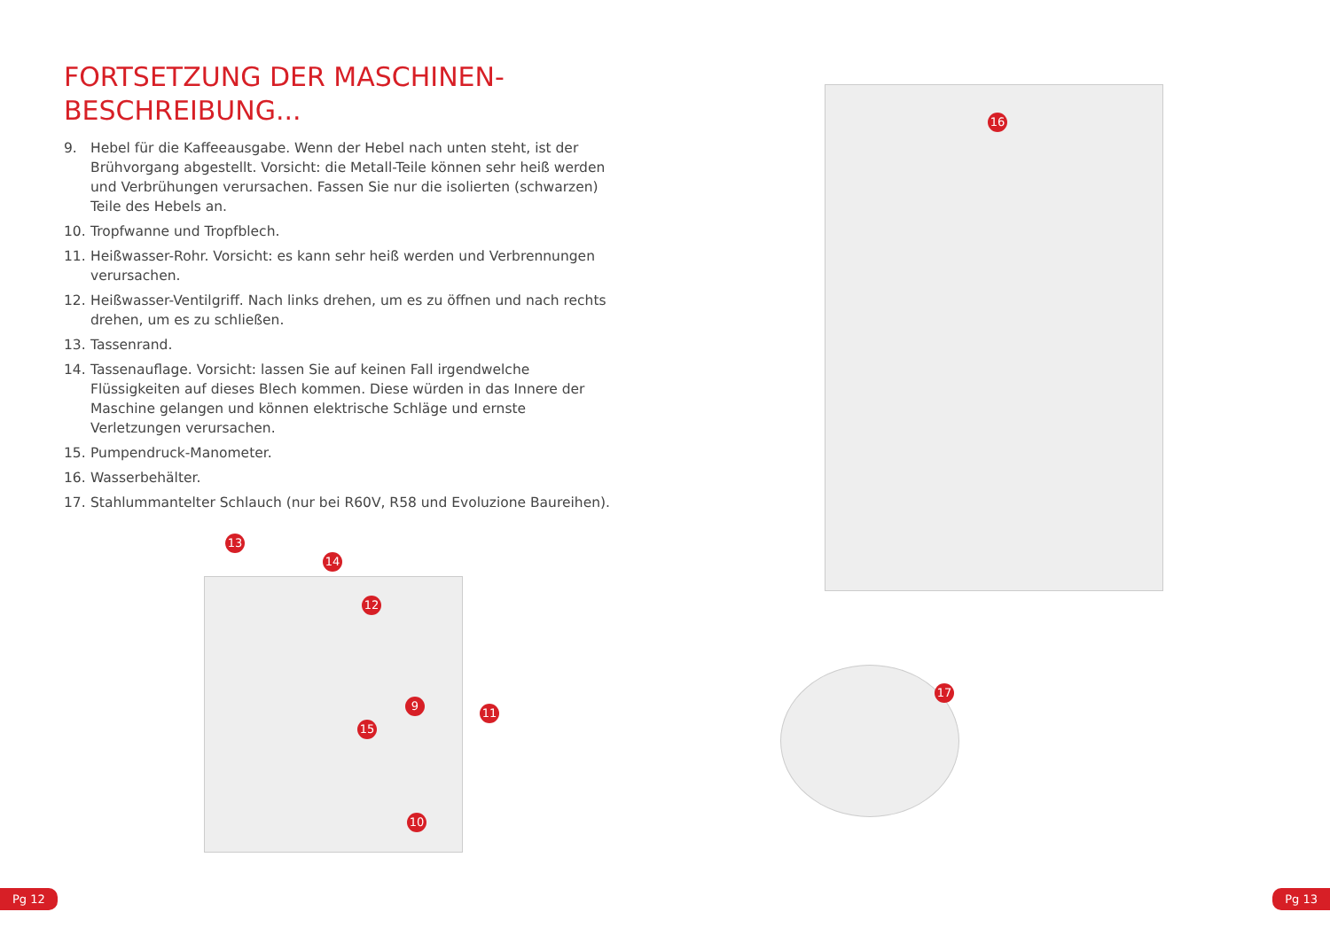FORTSETZUNG DER MASCHINEN-
BESCHREIBUNG...
9. Hebel für die Kaffeeausgabe. Wenn der Hebel nach unten steht, ist der Brühvorgang abgestellt. Vorsicht: die Metall-Teile können sehr heiß werden und Verbrühungen verursachen. Fassen Sie nur die isolierten (schwarzen) Teile des Hebels an.
10. Tropfwanne und Tropfblech.
11. Heißwasser-Rohr. Vorsicht: es kann sehr heiß werden und Verbrennungen verursachen.
12. Heißwasser-Ventilgriff. Nach links drehen, um es zu öffnen und nach rechts drehen, um es zu schließen.
13. Tassenrand.
14. Tassenauflage. Vorsicht: lassen Sie auf keinen Fall irgendwelche Flüssigkeiten auf dieses Blech kommen. Diese würden in das Innere der Maschine gelangen und können elektrische Schläge und ernste Verletzungen verursachen.
15. Pumpendruck-Manometer.
16. Wasserbehälter.
17. Stahlummantelter Schlauch (nur bei R60V, R58 und Evoluzione Baureihen).
13
14
12
9
11
15
10
16
17
Pg 12 Pg 13